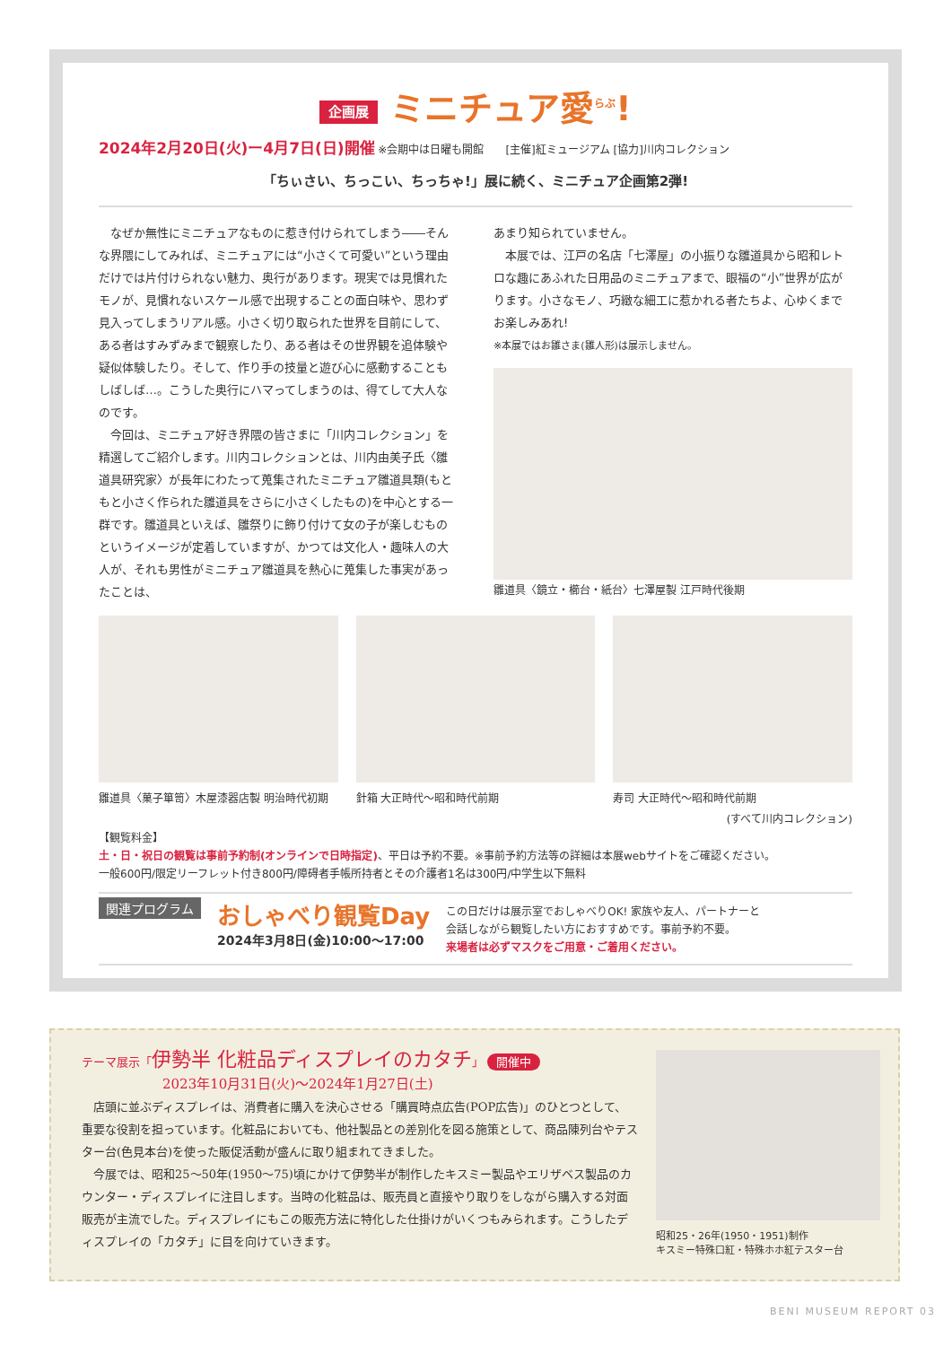企画展 ミニチュア愛<sup>らぶ</sup>!
2024年2月20日(火)ー4月7日(日)開催 ※会期中は日曜も開館　　[主催]紅ミュージアム [協力]川内コレクション
「ちぃさい、ちっこい、ちっちゃ!」展に続く、ミニチュア企画第2弾!
　なぜか無性にミニチュアなものに惹き付けられてしまう――そんな界隈にしてみれば、ミニチュアには“小さくて可愛い”という理由だけでは片付けられない魅力、奥行があります。現実では見慣れたモノが、見慣れないスケール感で出現することの面白味や、思わず見入ってしまうリアル感。小さく切り取られた世界を目前にして、ある者はすみずみまで観察したり、ある者はその世界観を追体験や疑似体験したり。そして、作り手の技量と遊び心に感動することもしばしば…。こうした奥行にハマってしまうのは、得てして大人なのです。
　今回は、ミニチュア好き界隈の皆さまに「川内コレクション」を精選してご紹介します。川内コレクションとは、川内由美子氏〈雛道具研究家〉が長年にわたって蒐集されたミニチュア雛道具類(もともと小さく作られた雛道具をさらに小さくしたもの)を中心とする一群です。雛道具といえば、雛祭りに飾り付けて女の子が楽しむものというイメージが定着していますが、かつては文化人・趣味人の大人が、それも男性がミニチュア雛道具を熱心に蒐集した事実があったことは、
あまり知られていません。
　本展では、江戸の名店「七澤屋」の小振りな雛道具から昭和レトロな趣にあふれた日用品のミニチュアまで、眼福の“小”世界が広がります。小さなモノ、巧緻な細工に惹かれる者たちよ、心ゆくまでお楽しみあれ!
※本展ではお雛さま(雛人形)は展示しません。
雛道具〈鏡立・櫛台・紙台〉七澤屋製 江戸時代後期
雛道具〈菓子箪笥〉木屋漆器店製 明治時代初期
針箱 大正時代〜昭和時代前期 寿司 大正時代〜昭和時代前期
(すべて川内コレクション)
【観覧料金】
土・日・祝日の観覧は事前予約制(オンラインで日時指定)、平日は予約不要。※事前予約方法等の詳細は本展webサイトをご確認ください。
一般600円/限定リーフレット付き800円/障碍者手帳所持者とその介護者1名は300円/中学生以下無料
関連プログラム
おしゃべり観覧Day
2024年3月8日(金)10:00〜17:00
この日だけは展示室でおしゃべりOK! 家族や友人、パートナーと
会話しながら観覧したい方におすすめです。事前予約不要。
来場者は必ずマスクをご用意・ご着用ください。
テーマ展示「伊勢半 化粧品ディスプレイのカタチ」 開催中
2023年10月31日(火)〜2024年1月27日(土)
　店頭に並ぶディスプレイは、消費者に購入を決心させる「購買時点広告(POP広告)」のひとつとして、重要な役割を担っています。化粧品においても、他社製品との差別化を図る施策として、商品陳列台やテスター台(色見本台)を使った販促活動が盛んに取り組まれてきました。
　今展では、昭和25〜50年(1950〜75)頃にかけて伊勢半が制作したキスミー製品やエリザベス製品のカウンター・ディスプレイに注目します。当時の化粧品は、販売員と直接やり取りをしながら購入する対面販売が主流でした。ディスプレイにもこの販売方法に特化した仕掛けがいくつもみられます。こうしたディスプレイの「カタチ」に目を向けていきます。
昭和25・26年(1950・1951)制作
キスミー特殊口紅・特殊ホホ紅テスター台
BENI MUSEUM REPORT 03